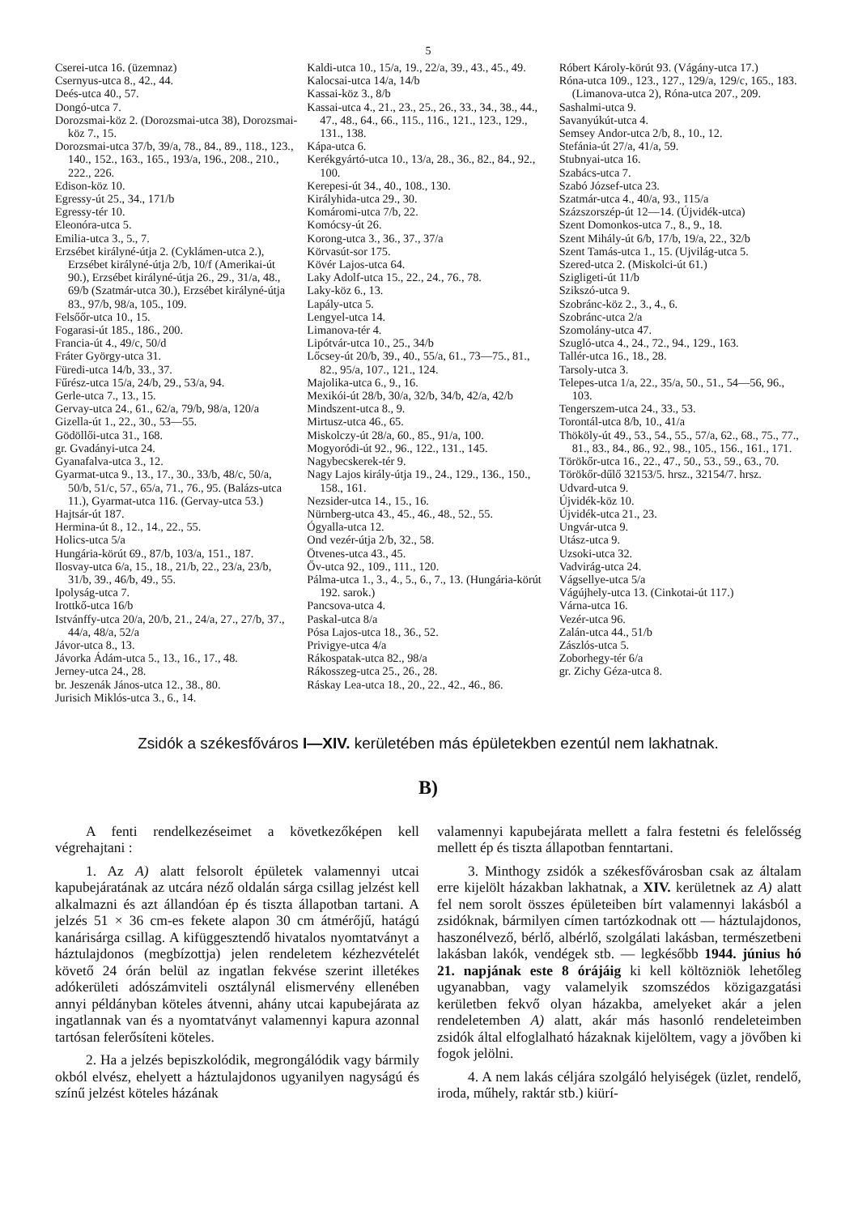5
Cserei-utca 16. (üzemnaz)
Csernyus-utca 8., 42., 44.
Deés-utca 40., 57.
Dongó-utca 7.
Dorozsmai-köz 2. (Dorozsmai-utca 38), Dorozsmai-köz 7., 15.
Dorozsmai-utca 37/b, 39/a, 78., 84., 89., 118., 123., 140., 152., 163., 165., 193/a, 196., 208., 210., 222., 226.
Edison-köz 10.
Egressy-út 25., 34., 171/b
Egressy-tér 10.
Eleonóra-utca 5.
Emilia-utca 3., 5., 7.
Erzsébet királyné-útja 2. (Cyklámen-utca 2.), Erzsébet királyné-útja 2/b, 10/f (Amerikai-út 90.), Erzsébet királyné-útja 26., 29., 31/a, 48., 69/b (Szatmár-utca 30.), Erzsébet királyné-útja 83., 97/b, 98/a, 105., 109.
Felsőőr-utca 10., 15.
Fogarasi-út 185., 186., 200.
Francia-út 4., 49/c, 50/d
Fráter György-utca 31.
Füredi-utca 14/b, 33., 37.
Fűrész-utca 15/a, 24/b, 29., 53/a, 94.
Gerle-utca 7., 13., 15.
Gervay-utca 24., 61., 62/a, 79/b, 98/a, 120/a
Gizella-út 1., 22., 30., 53—55.
Gödöllői-utca 31., 168.
gr. Gvadányi-utca 24.
Gyanafalva-utca 3., 12.
Gyarmat-utca 9., 13., 17., 30., 33/b, 48/c, 50/a, 50/b, 51/c, 57., 65/a, 71., 76., 95. (Balázs-utca 11.), Gyarmat-utca 116. (Gervay-utca 53.)
Hajtsár-út 187.
Hermina-út 8., 12., 14., 22., 55.
Holics-utca 5/a
Hungária-körút 69., 87/b, 103/a, 151., 187.
Ilosvay-utca 6/a, 15., 18., 21/b, 22., 23/a, 23/b, 31/b, 39., 46/b, 49., 55.
Ipolyság-utca 7.
Irottkő-utca 16/b
Istvánffy-utca 20/a, 20/b, 21., 24/a, 27., 27/b, 37., 44/a, 48/a, 52/a
Jávor-utca 8., 13.
Jávorka Ádám-utca 5., 13., 16., 17., 48.
Jerney-utca 24., 28.
br. Jeszenák János-utca 12., 38., 80.
Jurisich Miklós-utca 3., 6., 14.
Kaldi-utca 10., 15/a, 19., 22/a, 39., 43., 45., 49.
Kalocsai-utca 14/a, 14/b
Kassai-köz 3., 8/b
Kassai-utca 4., 21., 23., 25., 26., 33., 34., 38., 44., 47., 48., 64., 66., 115., 116., 121., 123., 129., 131., 138.
Kápa-utca 6.
Kerékgyártó-utca 10., 13/a, 28., 36., 82., 84., 92., 100.
Kerepesi-út 34., 40., 108., 130.
Királyhida-utca 29., 30.
Komáromi-utca 7/b, 22.
Komócsy-út 26.
Korong-utca 3., 36., 37., 37/a
Körvasút-sor 175.
Kövér Lajos-utca 64.
Laky Adolf-utca 15., 22., 24., 76., 78.
Laky-köz 6., 13.
Lapály-utca 5.
Lengyel-utca 14.
Limanova-tér 4.
Lipótvár-utca 10., 25., 34/b
Lőcsey-út 20/b, 39., 40., 55/a, 61., 73—75., 81., 82., 95/a, 107., 121., 124.
Majolika-utca 6., 9., 16.
Mexikói-út 28/b, 30/a, 32/b, 34/b, 42/a, 42/b
Mindszent-utca 8., 9.
Mirtusz-utca 46., 65.
Miskolczy-út 28/a, 60., 85., 91/a, 100.
Mogyoródi-út 92., 96., 122., 131., 145.
Nagybecskerek-tér 9.
Nagy Lajos király-útja 19., 24., 129., 136., 150., 158., 161.
Nezsider-utca 14., 15., 16.
Nürnberg-utca 43., 45., 46., 48., 52., 55.
Ógyalla-utca 12.
Ond vezér-útja 2/b, 32., 58.
Ötvenes-utca 43., 45.
Őv-utca 92., 109., 111., 120.
Pálma-utca 1., 3., 4., 5., 6., 7., 13. (Hungária-körút 192. sarok.)
Pancsova-utca 4.
Paskal-utca 8/a
Pósa Lajos-utca 18., 36., 52.
Privigye-utca 4/a
Rákospatak-utca 82., 98/a
Rákosszeg-utca 25., 26., 28.
Ráskay Lea-utca 18., 20., 22., 42., 46., 86.
Róbert Károly-körút 93. (Vágány-utca 17.)
Róna-utca 109., 123., 127., 129/a, 129/c, 165., 183. (Limanova-utca 2), Róna-utca 207., 209.
Sashalmi-utca 9.
Savanyúkút-utca 4.
Semsey Andor-utca 2/b, 8., 10., 12.
Stefánia-út 27/a, 41/a, 59.
Stubnyai-utca 16.
Szabács-utca 7.
Szabó József-utca 23.
Szatmár-utca 4., 40/a, 93., 115/a
Százszorszép-út 12—14. (Újvidék-utca)
Szent Domonkos-utca 7., 8., 9., 18.
Szent Mihály-út 6/b, 17/b, 19/a, 22., 32/b
Szent Tamás-utca 1., 15. (Ujvilág-utca 5.
Szered-utca 2. (Miskolci-út 61.)
Szigligeti-út 11/b
Szikszó-utca 9.
Szobránc-köz 2., 3., 4., 6.
Szobránc-utca 2/a
Szomolány-utca 47.
Szugló-utca 4., 24., 72., 94., 129., 163.
Tallér-utca 16., 18., 28.
Tarsoly-utca 3.
Telepes-utca 1/a, 22., 35/a, 50., 51., 54—56, 96., 103.
Tengerszem-utca 24., 33., 53.
Torontál-utca 8/b, 10., 41/a
Thököly-út 49., 53., 54., 55., 57/a, 62., 68., 75., 77., 81., 83., 84., 86., 92., 98., 105., 156., 161., 171.
Törökőr-utca 16., 22., 47., 50., 53., 59., 63., 70.
Törökőr-dűlő 32153/5. hrsz., 32154/7. hrsz.
Udvard-utca 9.
Újvidék-köz 10.
Újvidék-utca 21., 23.
Ungvár-utca 9.
Utász-utca 9.
Uzsoki-utca 32.
Vadvirág-utca 24.
Vágsellye-utca 5/a
Vágújhely-utca 13. (Cinkotai-út 117.)
Várna-utca 16.
Vezér-utca 96.
Zalán-utca 44., 51/b
Zászlós-utca 5.
Zoborhegy-tér 6/a
gr. Zichy Géza-utca 8.
Zsidók a székesfőváros I—XIV. kerületében más épületekben ezentúl nem lakhatnak.
B)
A fenti rendelkezéseimet a következőképen kell végrehajtani :
1. Az A) alatt felsorolt épületek valamennyi utcai kapubejáratának az utcára néző oldalán sárga csillag jelzést kell alkalmazni és azt állandóan ép és tiszta állapotban tartani. A jelzés 51 × 36 cm-es fekete alapon 30 cm átmérőjű, hatágú kanárisárga csillag. A kifüggesztendő hivatalos nyomtatványt a háztulajdonos (megbízottja) jelen rendeletem kézhezvételét követő 24 órán belül az ingatlan fekvése szerint illetékes adókerületi adószámviteli osztálynál elismervény ellenében annyi példányban köteles átvenni, ahány utcai kapubejárata az ingatlannak van és a nyomtatványt valamennyi kapura azonnal tartósan felerősíteni köteles.
2. Ha a jelzés bepiszkolódik, megrongálódik vagy bármily okból elvész, ehelyett a háztulajdonos ugyanilyen nagyságú és színű jelzést köteles házának
valamennyi kapubejárata mellett a falra festetni és felelősség mellett ép és tiszta állapotban fenntartani.
3. Minthogy zsidók a székesfővárosban csak az általam erre kijelölt házakban lakhatnak, a XIV. kerületnek az A) alatt fel nem sorolt összes épületeiben bírt valamennyi lakásból a zsidóknak, bármilyen címen tartózkodnak ott — háztulajdonos, haszonélvező, bérlő, albérlő, szolgálati lakásban, természetbeni lakásban lakók, vendégek stb. — legkésőbb 1944. június hó 21. napjának este 8 órájáig ki kell költözniök lehetőleg ugyanabban, vagy valamelyik szomszédos közigazgatási kerületben fekvő olyan házakba, amelyeket akár a jelen rendeletemben A) alatt, akár más hasonló rendeleteimben zsidók által elfoglalható házaknak kijelöltem, vagy a jövőben ki fogok jelölni.
4. A nem lakás céljára szolgáló helyiségek (üzlet, rendelő, iroda, műhely, raktár stb.) kiürí-